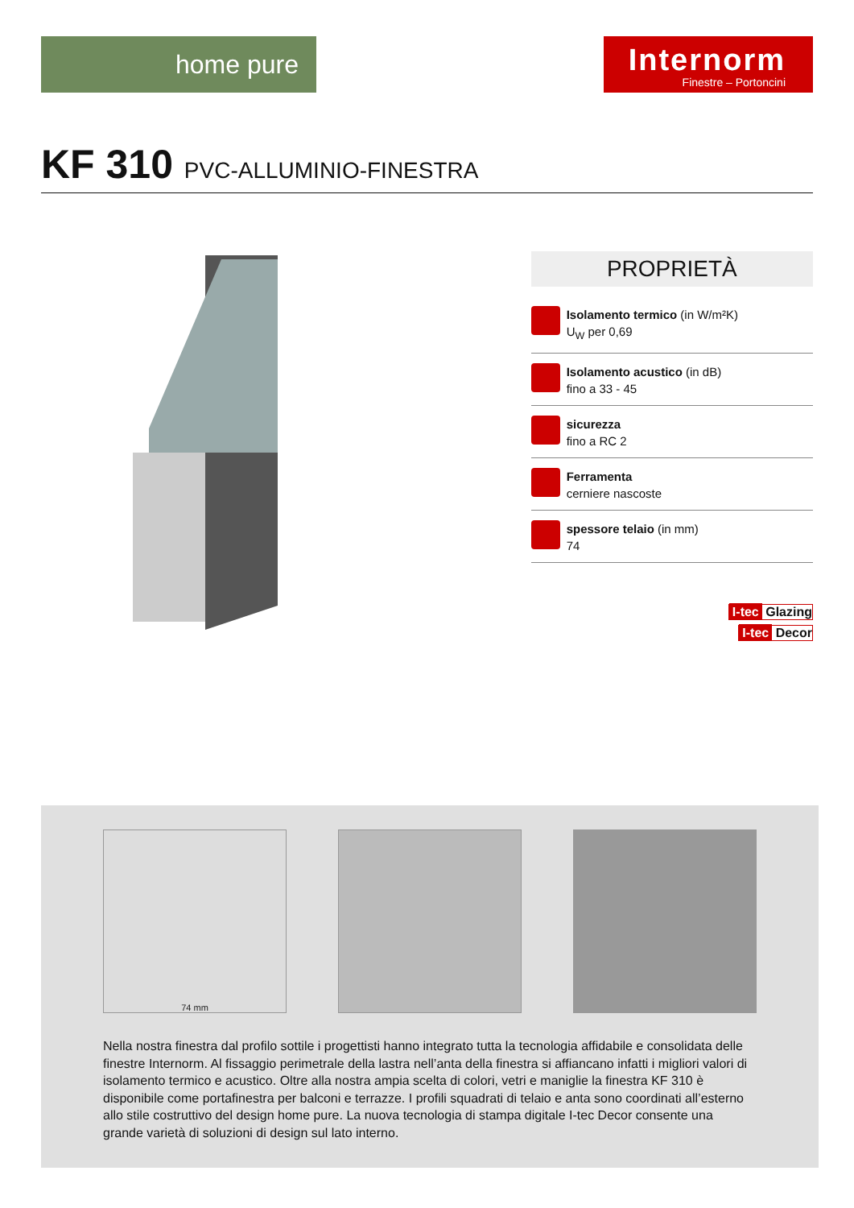home pure
Internorm
Finestre – Portoncini
KF 310 PVC-ALLUMINIO-FINESTRA
PROPRIETÀ
Isolamento termico (in W/m²K)
U<sub>W</sub> per 0,69
Isolamento acustico (in dB)
fino a 33 - 45
sicurezza
fino a RC 2
Ferramenta
cerniere nascoste
spessore telaio (in mm)
74
I-tec Glazing
I-tec Decor
74 mm
Nella nostra finestra dal profilo sottile i progettisti hanno integrato tutta la tecnologia affidabile e consolidata delle finestre Internorm. Al fissaggio perimetrale della lastra nell’anta della finestra si affiancano infatti i migliori valori di isolamento termico e acustico. Oltre alla nostra ampia scelta di colori, vetri e maniglie la finestra KF 310 è disponibile come portafinestra per balconi e terrazze. I profili squadrati di telaio e anta sono coordinati all’esterno allo stile costruttivo del design home pure. La nuova tecnologia di stampa digitale I-tec Decor consente una grande varietà di soluzioni di design sul lato interno.